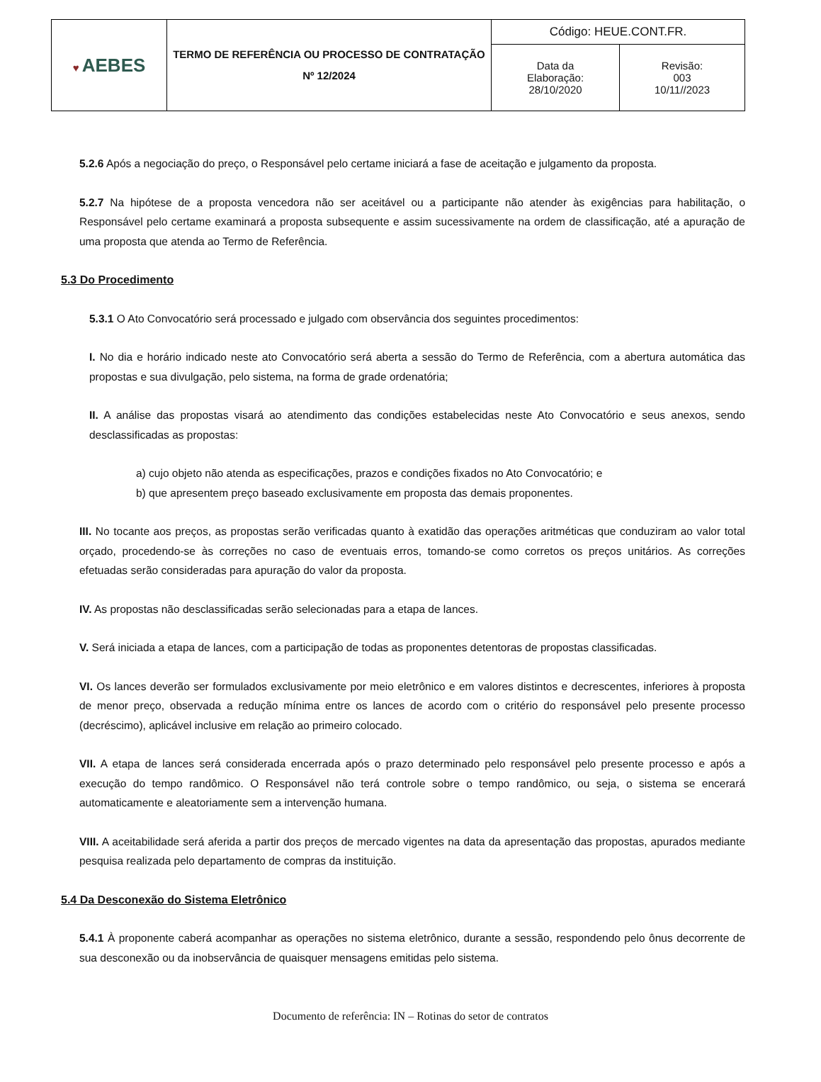| ♥ AEBES | TERMO DE REFERÊNCIA OU PROCESSO DE CONTRATAÇÃO Nº 12/2024 | Código: HEUE.CONT.FR. | |
| | | Data da Elaboração: 28/10/2020 | Revisão: 003 10/11//2023 |
5.2.6 Após a negociação do preço, o Responsável pelo certame iniciará a fase de aceitação e julgamento da proposta.
5.2.7 Na hipótese de a proposta vencedora não ser aceitável ou a participante não atender às exigências para habilitação, o Responsável pelo certame examinará a proposta subsequente e assim sucessivamente na ordem de classificação, até a apuração de uma proposta que atenda ao Termo de Referência.
5.3 Do Procedimento
5.3.1 O Ato Convocatório será processado e julgado com observância dos seguintes procedimentos:
I. No dia e horário indicado neste ato Convocatório será aberta a sessão do Termo de Referência, com a abertura automática das propostas e sua divulgação, pelo sistema, na forma de grade ordenatória;
II. A análise das propostas visará ao atendimento das condições estabelecidas neste Ato Convocatório e seus anexos, sendo desclassificadas as propostas:
a) cujo objeto não atenda as especificações, prazos e condições fixados no Ato Convocatório; e
b) que apresentem preço baseado exclusivamente em proposta das demais proponentes.
III. No tocante aos preços, as propostas serão verificadas quanto à exatidão das operações aritméticas que conduziram ao valor total orçado, procedendo-se às correções no caso de eventuais erros, tomando-se como corretos os preços unitários. As correções efetuadas serão consideradas para apuração do valor da proposta.
IV. As propostas não desclassificadas serão selecionadas para a etapa de lances.
V. Será iniciada a etapa de lances, com a participação de todas as proponentes detentoras de propostas classificadas.
VI. Os lances deverão ser formulados exclusivamente por meio eletrônico e em valores distintos e decrescentes, inferiores à proposta de menor preço, observada a redução mínima entre os lances de acordo com o critério do responsável pelo presente processo (decréscimo), aplicável inclusive em relação ao primeiro colocado.
VII. A etapa de lances será considerada encerrada após o prazo determinado pelo responsável pelo presente processo e após a execução do tempo randômico. O Responsável não terá controle sobre o tempo randômico, ou seja, o sistema se encerará automaticamente e aleatoriamente sem a intervenção humana.
VIII. A aceitabilidade será aferida a partir dos preços de mercado vigentes na data da apresentação das propostas, apurados mediante pesquisa realizada pelo departamento de compras da instituição.
5.4 Da Desconexão do Sistema Eletrônico
5.4.1 À proponente caberá acompanhar as operações no sistema eletrônico, durante a sessão, respondendo pelo ônus decorrente de sua desconexão ou da inobservância de quaisquer mensagens emitidas pelo sistema.
Documento de referência: IN – Rotinas do setor de contratos